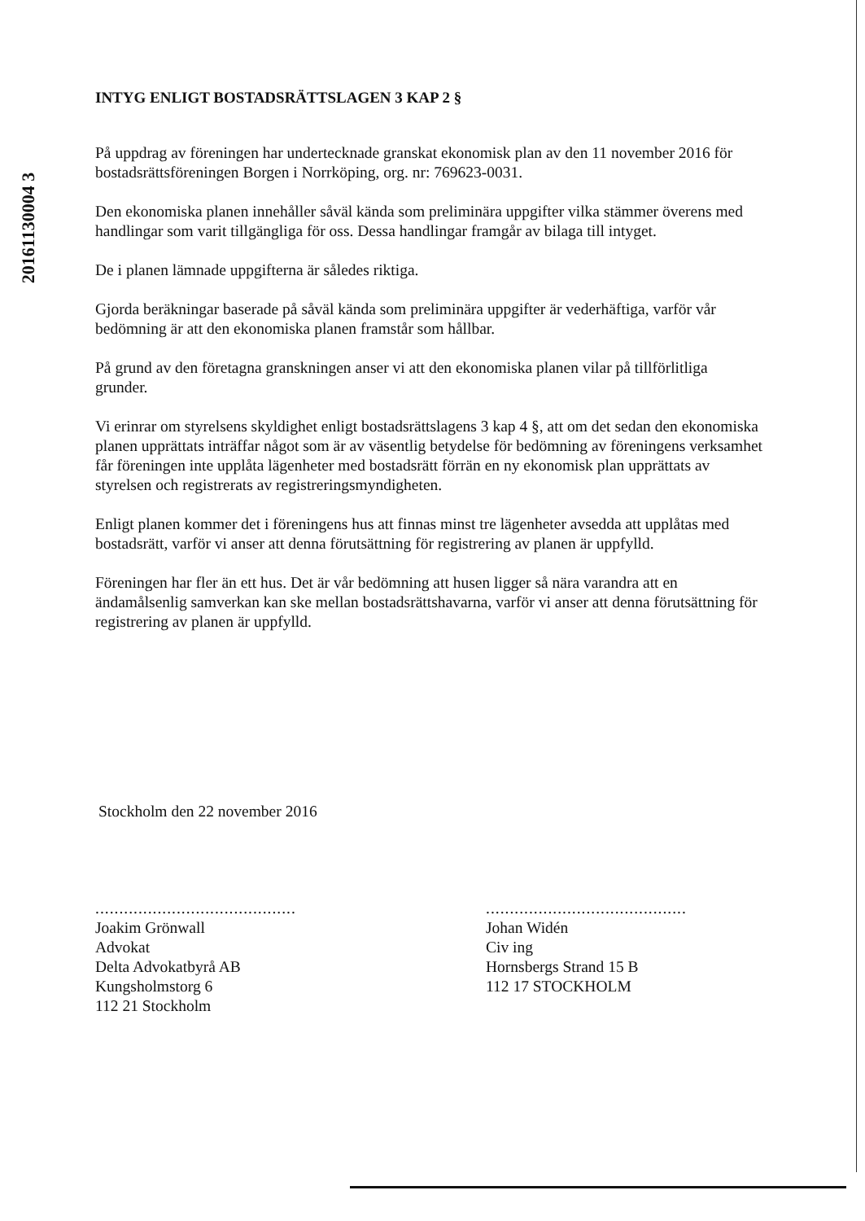20161130004 3
INTYG ENLIGT BOSTADSRÄTTSLAGEN 3 KAP 2 §
På uppdrag av föreningen har undertecknade granskat ekonomisk plan av den 11 november 2016 för bostadsrättsföreningen Borgen i Norrköping, org. nr: 769623-0031.
Den ekonomiska planen innehåller såväl kända som preliminära uppgifter vilka stämmer överens med handlingar som varit tillgängliga för oss. Dessa handlingar framgår av bilaga till intyget.
De i planen lämnade uppgifterna är således riktiga.
Gjorda beräkningar baserade på såväl kända som preliminära uppgifter är vederhäftiga, varför vår bedömning är att den ekonomiska planen framstår som hållbar.
På grund av den företagna granskningen anser vi att den ekonomiska planen vilar på tillförlitliga grunder.
Vi erinrar om styrelsens skyldighet enligt bostadsrättslagens 3 kap 4 §, att om det sedan den ekonomiska planen upprättats inträffar något som är av väsentlig betydelse för bedömning av föreningens verksamhet får föreningen inte upplåta lägenheter med bostadsrätt förrän en ny ekonomisk plan upprättats av styrelsen och registrerats av registreringsmyndigheten.
Enligt planen kommer det i föreningens hus att finnas minst tre lägenheter avsedda att upplåtas med bostadsrätt, varför vi anser att denna förutsättning för registrering av planen är uppfylld.
Föreningen har fler än ett hus. Det är vår bedömning att husen ligger så nära varandra att en ändamålsenlig samverkan kan ske mellan bostadsrättshavarna, varför vi anser att denna förutsättning för registrering av planen är uppfylld.
Stockholm den 22 november 2016
..........................................
Joakim Grönwall
Advokat
Delta Advokatbyrå AB
Kungsholmstorg 6
112 21 Stockholm
..........................................
Johan Widén
Civ ing
Hornsbergs Strand 15 B
112 17 STOCKHOLM